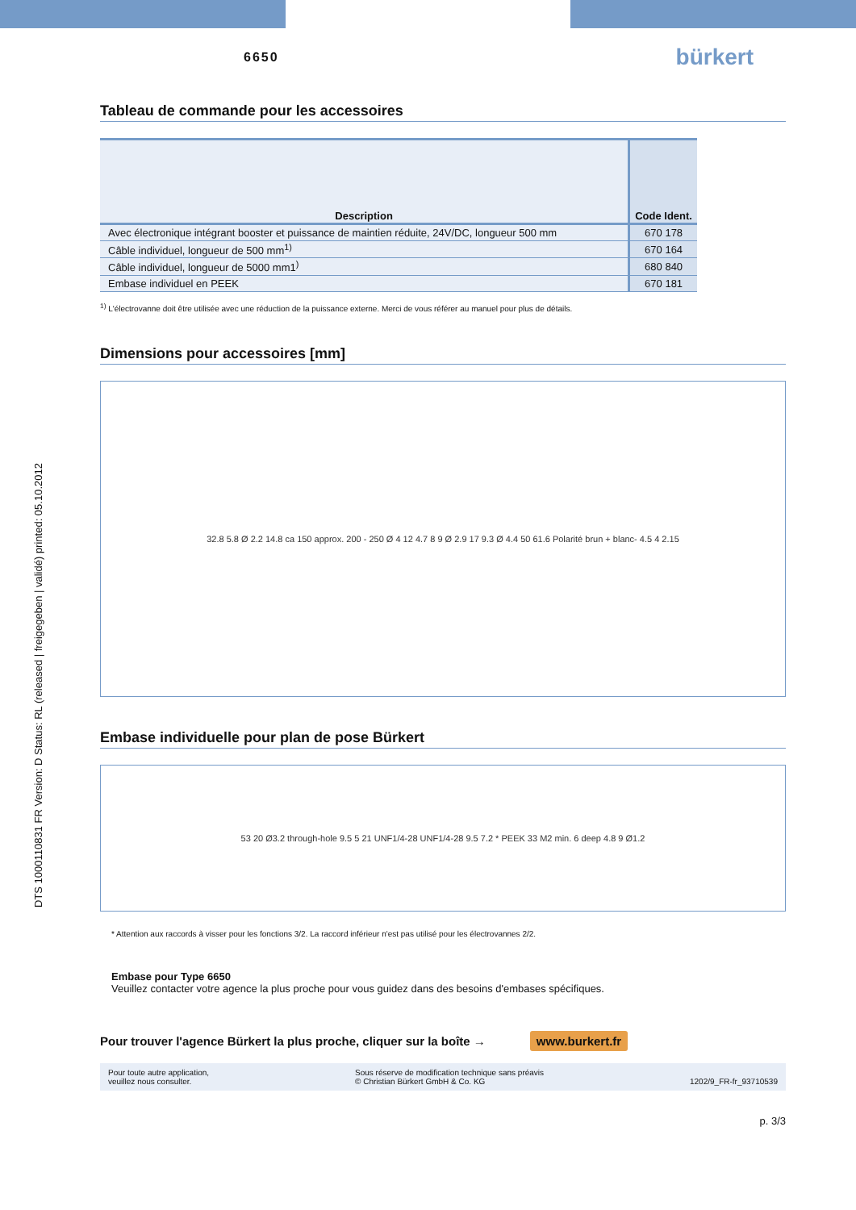DTS 1000110831 FR Version: D Status: RL (released | freigegeben | validé) printed: 05.10.2012
6650 bürkert
Tableau de commande pour les accessoires
| Description | Code Ident. |
| --- | --- |
| Avec électronique intégrant booster et puissance de maintien réduite, 24V/DC, longueur 500 mm | 670 178 |
| Câble individuel, longueur de 500 mm<sup>1)</sup> | 670 164 |
| Câble individuel, longueur de 5000 mm1<sup>)</sup> | 680 840 |
| Embase individuel en PEEK | 670 181 |
<sup>1)</sup> L'électrovanne doit être utilisée avec une réduction de la puissance externe. Merci de vous référer au manuel pour plus de détails.
Dimensions pour accessoires [mm]
32.8 5.8 Ø 2.2 14.8 ca 150 approx. 200 - 250 Ø 4 12 4.7 8 9 Ø 2.9 17 9.3 Ø 4.4 50 61.6 Polarité brun + blanc- 4.5 4 2.15
Embase individuelle pour plan de pose Bürkert
53 20 Ø3.2 through-hole 9.5 5 21 UNF1/4-28 UNF1/4-28 9.5 7.2 * PEEK 33 M2 min. 6 deep 4.8 9 Ø1.2
* Attention aux raccords à visser pour les fonctions 3/2. La raccord inférieur n'est pas utilisé pour les électrovannes 2/2.
Embase pour Type 6650
Veuillez contacter votre agence la plus proche pour vous guidez dans des besoins d'embases spécifiques.
Pour trouver l'agence Bürkert la plus proche, cliquer sur la boîte → www.burkert.fr
Pour toute autre application,
veuillez nous consulter. Sous réserve de modification technique sans préavis
© Christian Bürkert GmbH & Co. KG 1202/9_FR-fr_93710539
p. 3/3